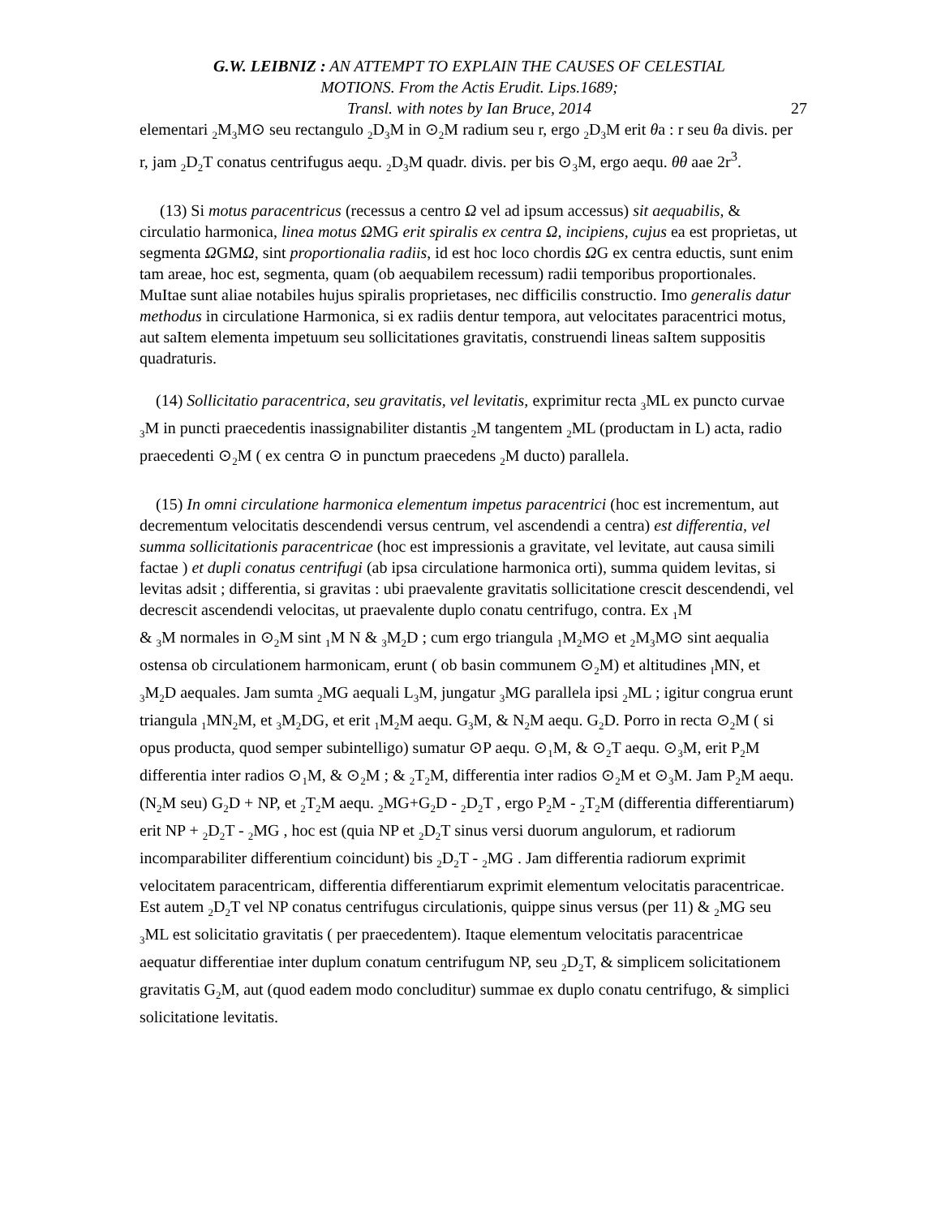G.W. LEIBNIZ : AN ATTEMPT TO EXPLAIN THE CAUSES OF CELESTIAL
MOTIONS. From the Actis Erudit. Lips.1689;
Transl. with notes by Ian Bruce, 2014
27
elementari <sub>2</sub>M<sub>3</sub>M⊙ seu rectangulo <sub>2</sub>D<sub>3</sub>M in ⊙<sub>2</sub>M radium seu r, ergo <sub>2</sub>D<sub>3</sub>M erit θa : r seu θa divis. per r, jam <sub>2</sub>D<sub>2</sub>T conatus centrifugus aequ. <sub>2</sub>D<sub>3</sub>M quadr. divis. per bis ⊙<sub>3</sub>M, ergo aequ. θθ aae 2r<sup>3</sup>.
(13) Si motus paracentricus (recessus a centro Ω vel ad ipsum accessus) sit aequabilis, & circulatio harmonica, linea motus ΩMG erit spiralis ex centra Ω, incipiens, cujus ea est proprietas, ut segmenta ΩGMΩ, sint proportionalia radiis, id est hoc loco chordis ΩG ex centra eductis, sunt enim tam areae, hoc est, segmenta, quam (ob aequabilem recessum) radii temporibus proportionales. MuItae sunt aliae notabiles hujus spiralis proprietases, nec difficilis constructio. Imo generalis datur methodus in circulatione Harmonica, si ex radiis dentur tempora, aut velocitates paracentrici motus, aut saItem elementa impetuum seu sollicitationes gravitatis, construendi lineas saItem suppositis quadraturis.
(14) Sollicitatio paracentrica, seu gravitatis, vel levitatis, exprimitur recta <sub>3</sub>ML ex puncto curvae <sub>3</sub>M in puncti praecedentis inassignabiliter distantis <sub>2</sub>M tangentem <sub>2</sub>ML (productam in L) acta, radio praecedenti ⊙<sub>2</sub>M ( ex centra ⊙ in punctum praecedens <sub>2</sub>M ducto) parallela.
(15) In omni circulatione harmonica elementum impetus paracentrici (hoc est incrementum, aut decrementum velocitatis descendendi versus centrum, vel ascendendi a centra) est differentia, vel summa sollicitationis paracentricae (hoc est impressionis a gravitate, vel levitate, aut causa simili factae ) et dupli conatus centrifugi (ab ipsa circulatione harmonica orti), summa quidem levitas, si levitas adsit ; differentia, si gravitas : ubi praevalente gravitatis sollicitatione crescit descendendi, vel decrescit ascendendi velocitas, ut praevalente duplo conatu centrifugo, contra. Ex <sub>1</sub>M
& <sub>3</sub>M normales in ⊙<sub>2</sub>M sint <sub>1</sub>M N & <sub>3</sub>M<sub>2</sub>D ; cum ergo triangula <sub>1</sub>M<sub>2</sub>M⊙ et <sub>2</sub>M<sub>3</sub>M⊙ sint aequalia ostensa ob circulationem harmonicam, erunt ( ob basin communem ⊙<sub>2</sub>M) et altitudines <sub>I</sub>MN, et <sub>3</sub>M<sub>2</sub>D aequales. Jam sumta <sub>2</sub>MG aequali L<sub>3</sub>M, jungatur <sub>3</sub>MG parallela ipsi <sub>2</sub>ML ; igitur congrua erunt triangula <sub>1</sub>MN<sub>2</sub>M, et <sub>3</sub>M<sub>2</sub>DG, et erit <sub>1</sub>M<sub>2</sub>M aequ. G<sub>3</sub>M, & N<sub>2</sub>M aequ. G<sub>2</sub>D. Porro in recta ⊙<sub>2</sub>M ( si opus producta, quod semper subintelligo) sumatur ⊙P aequ. ⊙<sub>1</sub>M, & ⊙<sub>2</sub>T aequ. ⊙<sub>3</sub>M, erit P<sub>2</sub>M differentia inter radios ⊙<sub>1</sub>M, & ⊙<sub>2</sub>M ; & <sub>2</sub>T<sub>2</sub>M, differentia inter radios ⊙<sub>2</sub>M et ⊙<sub>3</sub>M. Jam P<sub>2</sub>M aequ. (N<sub>2</sub>M seu) G<sub>2</sub>D + NP, et <sub>2</sub>T<sub>2</sub>M aequ. <sub>2</sub>MG+G<sub>2</sub>D - <sub>2</sub>D<sub>2</sub>T , ergo P<sub>2</sub>M - <sub>2</sub>T<sub>2</sub>M (differentia differentiarum) erit NP + <sub>2</sub>D<sub>2</sub>T - <sub>2</sub>MG , hoc est (quia NP et <sub>2</sub>D<sub>2</sub>T sinus versi duorum angulorum, et radiorum incomparabiliter differentium coincidunt) bis <sub>2</sub>D<sub>2</sub>T - <sub>2</sub>MG . Jam differentia radiorum exprimit velocitatem paracentricam, differentia differentiarum exprimit elementum velocitatis paracentricae. Est autem <sub>2</sub>D<sub>2</sub>T vel NP conatus centrifugus circulationis, quippe sinus versus (per 11) & <sub>2</sub>MG seu <sub>3</sub>ML est solicitatio gravitatis ( per praecedentem). Itaque elementum velocitatis paracentricae aequatur differentiae inter duplum conatum centrifugum NP, seu <sub>2</sub>D<sub>2</sub>T, & simplicem solicitationem gravitatis G<sub>2</sub>M, aut (quod eadem modo concluditur) summae ex duplo conatu centrifugo, & simplici solicitatione levitatis.